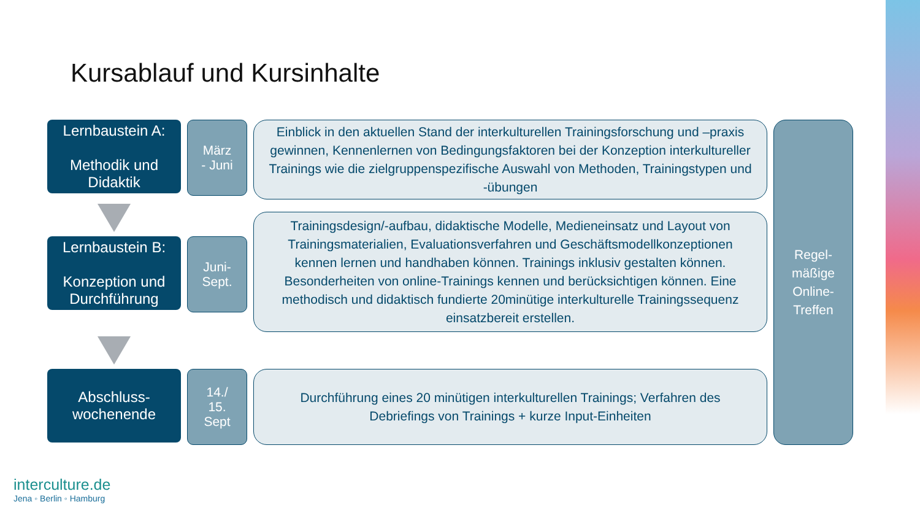Kursablauf und Kursinhalte
Lernbaustein A:
Methodik und Didaktik
März
- Juni
Einblick in den aktuellen Stand der interkulturellen Trainingsforschung und –praxis gewinnen, Kennenlernen von Bedingungsfaktoren bei der Konzeption interkultureller Trainings wie die zielgruppenspezifische Auswahl von Methoden, Trainingstypen und -übungen
Regel-
mäßige
Online-
Treffen
Lernbaustein B:
Konzeption und Durchführung
Juni-
Sept.
Trainingsdesign/-aufbau, didaktische Modelle, Medieneinsatz und Layout von Trainingsmaterialien, Evaluationsverfahren und Geschäftsmodellkonzeptionen kennen lernen und handhaben können. Trainings inklusiv gestalten können. Besonderheiten von online-Trainings kennen und berücksichtigen können. Eine methodisch und didaktisch fundierte 20minütige interkulturelle Trainingssequenz einsatzbereit erstellen.
Abschluss-
wochenende
14./
15.
Sept
Durchführung eines 20 minütigen interkulturellen Trainings; Verfahren des Debriefings von Trainings + kurze Input-Einheiten
interculture.de
Jena ◦ Berlin ◦ Hamburg